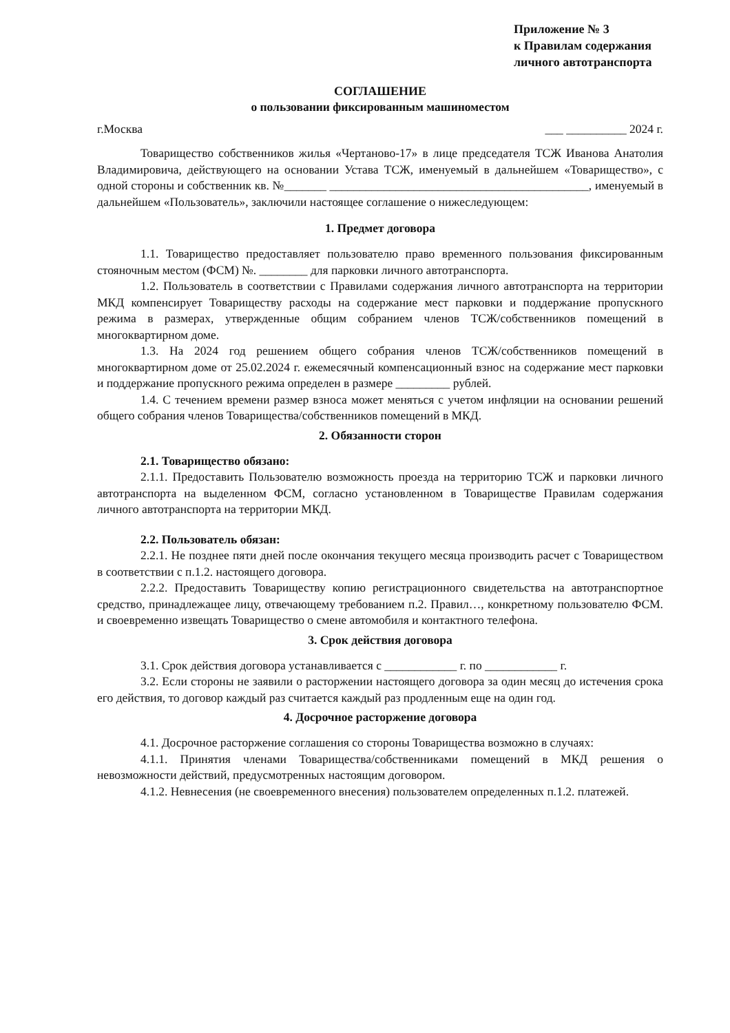Приложение № 3
к Правилам содержания
личного автотранспорта
СОГЛАШЕНИЕ
о пользовании фиксированным машиноместом
г.Москва ___ __________ 2024 г.
Товарищество собственников жилья «Чертаново-17» в лице председателя ТСЖ Иванова Анатолия Владимировича, действующего на основании Устава ТСЖ, именуемый в дальнейшем «Товарищество», с одной стороны и собственник кв. №_______ ___________________________________________, именуемый в дальнейшем «Пользователь», заключили настоящее соглашение о нижеследующем:
1. Предмет договора
1.1. Товарищество предоставляет пользователю право временного пользования фиксированным стояночным местом (ФСМ) №. ________ для парковки личного автотранспорта.
1.2. Пользователь в соответствии с Правилами содержания личного автотранспорта на территории МКД компенсирует Товариществу расходы на содержание мест парковки и поддержание пропускного режима в размерах, утвержденные общим собранием членов ТСЖ/собственников помещений в многоквартирном доме.
1.3. На 2024 год решением общего собрания членов ТСЖ/собственников помещений в многоквартирном доме от 25.02.2024 г. ежемесячный компенсационный взнос на содержание мест парковки и поддержание пропускного режима определен в размере _________ рублей.
1.4. С течением времени размер взноса может меняться с учетом инфляции на основании решений общего собрания членов Товарищества/собственников помещений в МКД.
2. Обязанности сторон
2.1. Товарищество обязано:
2.1.1. Предоставить Пользователю возможность проезда на территорию ТСЖ и парковки личного автотранспорта на выделенном ФСМ, согласно установленном в Товариществе Правилам содержания личного автотранспорта на территории МКД.
2.2. Пользователь обязан:
2.2.1. Не позднее пяти дней после окончания текущего месяца производить расчет с Товариществом в соответствии с п.1.2. настоящего договора.
2.2.2. Предоставить Товариществу копию регистрационного свидетельства на автотранспортное средство, принадлежащее лицу, отвечающему требованием п.2. Правил…, конкретному пользователю ФСМ. и своевременно извещать Товарищество о смене автомобиля и контактного телефона.
3. Срок действия договора
3.1. Срок действия договора устанавливается с ____________ г. по ____________ г.
3.2. Если стороны не заявили о расторжении настоящего договора за один месяц до истечения срока его действия, то договор каждый раз считается каждый раз продленным еще на один год.
4. Досрочное расторжение договора
4.1. Досрочное расторжение соглашения со стороны Товарищества возможно в случаях:
4.1.1. Принятия членами Товарищества/собственниками помещений в МКД решения о невозможности действий, предусмотренных настоящим договором.
4.1.2. Невнесения (не своевременного внесения) пользователем определенных п.1.2. платежей.